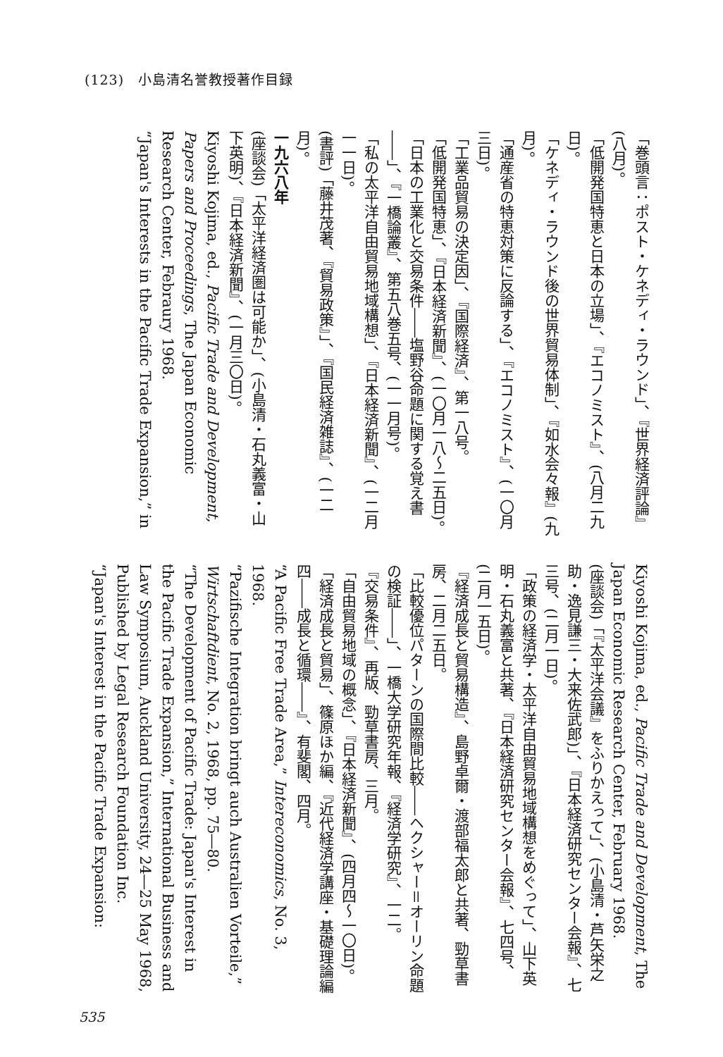(123)　小島清名誉教授著作目録
「巻頭言：ポスト・ケネディ・ラウンド」、『世界経済評論』(八月)。
「低開発国特恵と日本の立場」、『エコノミスト』、(八月二九日)。
「ケネディ・ラウンド後の世界貿易体制」、『如水会々報』(九月)。
「通産省の特恵対策に反論する」、『エコノミスト』、(一〇月三日)。
「工業品貿易の決定因」、『国際経済』、第一八号。
「低開発国特恵」、『日本経済新聞』、(一〇月一八〜二五日)。
「日本の工業化と交易条件――塩野谷命題に関する覚え書――」、『一橋論叢』、第五八巻五号、(一一月号)。
「私の太平洋自由貿易地域構想」、『日本経済新聞』、(一二月一一日)。
(書評)「藤井茂著、『貿易政策』」、『国民経済雑誌』、(一二月)。
一九六八年
(座談会)「太平洋経済圏は可能か」、(小島清・石丸義富・山下英明)、『日本経済新聞』、(一月三〇日)。
Kiyoshi Kojima, ed., Pacific Trade and Development, Papers and Proceedings, The Japan Economic Research Center, Febraury 1968.
“Japan's Interests in the Pacific Trade Expansion,” in
Kiyoshi Kojima, ed., Pacific Trade and Development, The Japan Economic Research Center, February 1968.
(座談会)「『太平洋会議』をふりかえって」、(小島清・芦矢栄之助・逸見謙三・大来佐武郎)」、『日本経済研究センター会報』、七三号、(二月一日)。
「政策の経済学・太平洋自由貿易地域構想をめぐって」、山下英明・石丸義富と共著、『日本経済研究センター会報』、七四号、(二月一五日)。
『経済成長と貿易構造』、島野卓爾・渡部福太郎と共著、勁草書房、二月二五日。
「比較優位パターンの国際間比較――ヘクシャー＝オーリン命題の検証――」、一橋大学研究年報、『経済学研究』、一二。
『交易条件』、再版、勁草書房、三月。
「自由貿易地域の概念」、『日本経済新聞』、(四月四〜一〇日)。
「経済成長と貿易」、篠原ほか編、『近代経済学講座・基礎理論編四――成長と循環――』、有斐閣、四月。
“A Pacific Free Trade Area,” Intereconomics, No. 3, 1968.
“Pazifische Integration bringt auch Australien Vorteile,” Wirtschaftdient, No. 2, 1968, pp. 75―80.
“The Development of Pacific Trade: Japan's Interest in the Pacific Trade Expansion,” International Business and Law Symposium, Auckland University, 24―25 May 1968, Published by Legal Research Foundation Inc.
“Japan's Interest in the Pacific Trade Expansion:
535